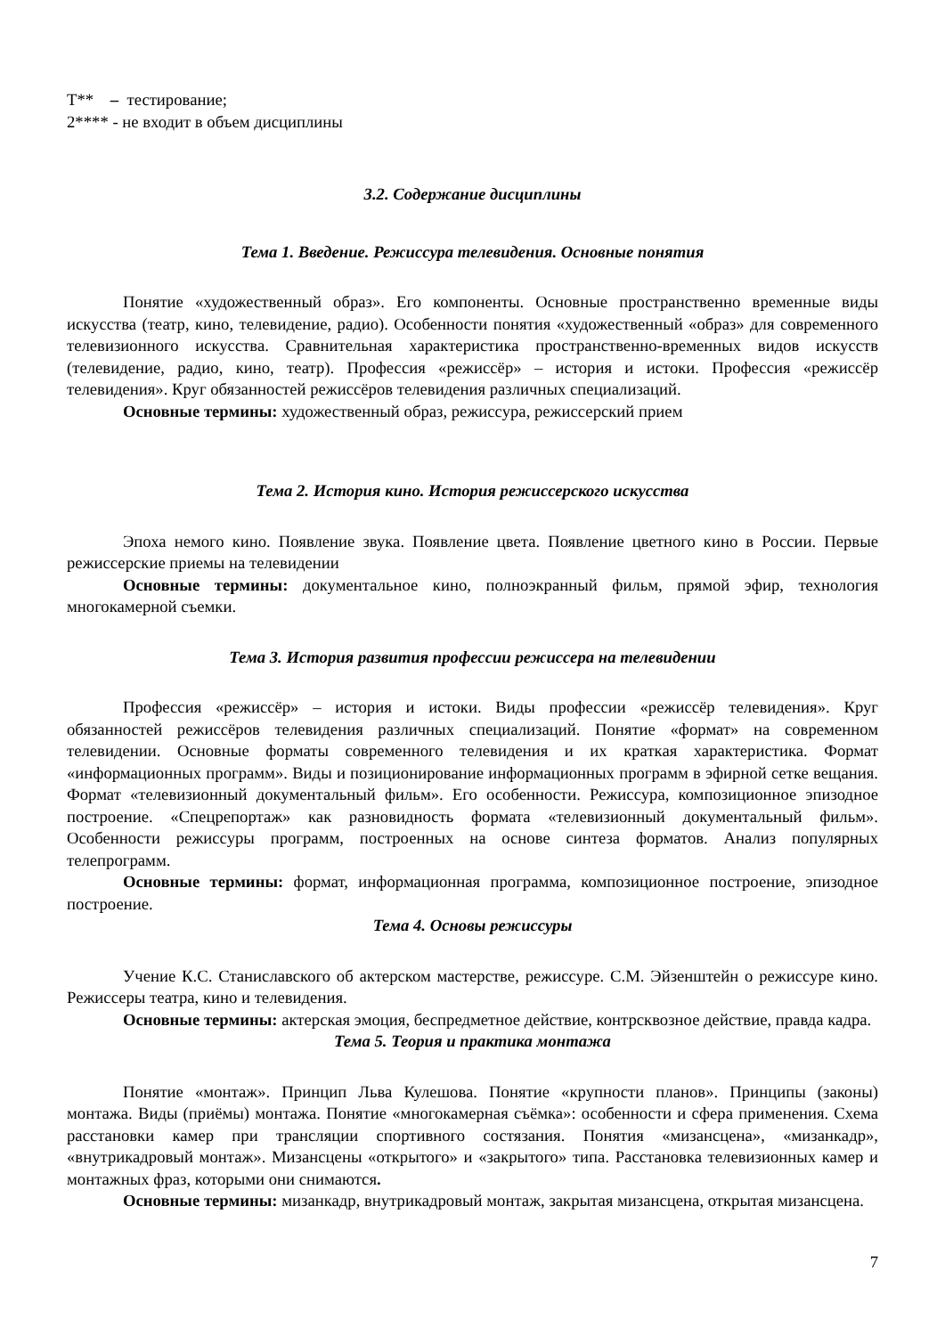Т** – тестирование;
2**** - не входит в объем дисциплины
3.2. Содержание дисциплины
Тема 1. Введение. Режиссура телевидения. Основные понятия
Понятие «художественный образ». Его компоненты. Основные пространственно временные виды искусства (театр, кино, телевидение, радио). Особенности понятия «художественный «образ» для современного телевизионного искусства. Сравнительная характеристика пространственно-временных видов искусств (телевидение, радио, кино, театр). Профессия «режиссёр» – история и истоки. Профессия «режиссёр телевидения». Круг обязанностей режиссёров телевидения различных специализаций.
Основные термины: художественный образ, режиссура, режиссерский прием
Тема 2. История кино. История режиссерского искусства
Эпоха немого кино. Появление звука. Появление цвета. Появление цветного кино в России. Первые режиссерские приемы на телевидении
Основные термины: документальное кино, полноэкранный фильм, прямой эфир, технология многокамерной съемки.
Тема 3. История развития профессии режиссера на телевидении
Профессия «режиссёр» – история и истоки. Виды профессии «режиссёр телевидения». Круг обязанностей режиссёров телевидения различных специализаций. Понятие «формат» на современном телевидении. Основные форматы современного телевидения и их краткая характеристика. Формат «информационных программ». Виды и позиционирование информационных программ в эфирной сетке вещания. Формат «телевизионный документальный фильм». Его особенности. Режиссура, композиционное эпизодное построение. «Спецрепортаж» как разновидность формата «телевизионный документальный фильм». Особенности режиссуры программ, построенных на основе синтеза форматов. Анализ популярных телепрограмм.
Основные термины: формат, информационная программа, композиционное построение, эпизодное построение.
Тема 4. Основы режиссуры
Учение К.С. Станиславского об актерском мастерстве, режиссуре. С.М. Эйзенштейн о режиссуре кино. Режиссеры театра, кино и телевидения.
Основные термины: актерская эмоция, беспредметное действие, контрсквозное действие, правда кадра.
Тема 5. Теория и практика монтажа
Понятие «монтаж». Принцип Льва Кулешова. Понятие «крупности планов». Принципы (законы) монтажа. Виды (приёмы) монтажа. Понятие «многокамерная съёмка»: особенности и сфера применения. Схема расстановки камер при трансляции спортивного состязания. Понятия «мизансцена», «мизанкадр», «внутрикадровый монтаж». Мизансцены «открытого» и «закрытого» типа. Расстановка телевизионных камер и монтажных фраз, которыми они снимаются.
Основные термины: мизанкадр, внутрикадровый монтаж, закрытая мизансцена, открытая мизансцена.
7